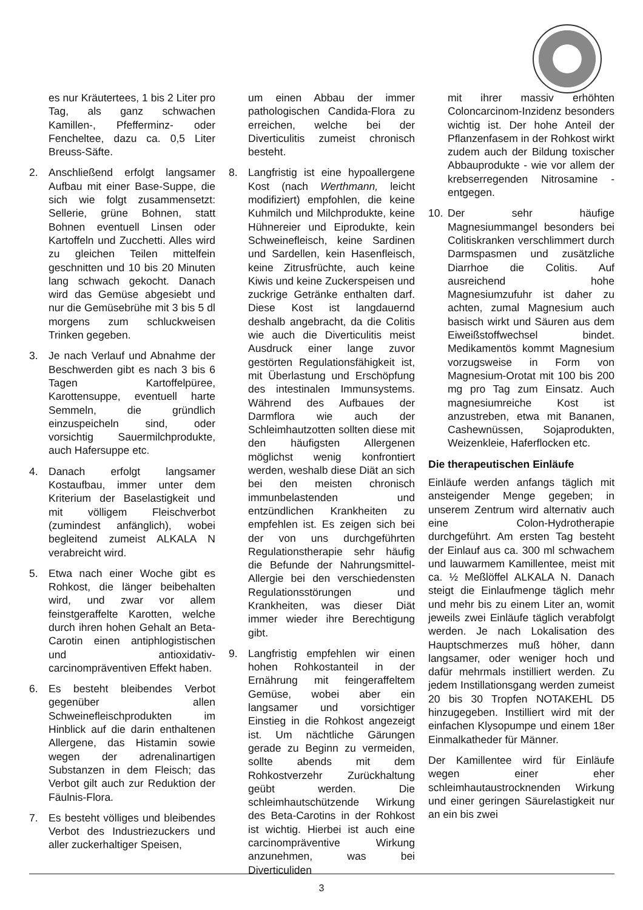es nur Kräutertees, 1 bis 2 Liter pro Tag, als ganz schwachen Kamillen-, Pfefferminz- oder Fencheltee, dazu ca. 0,5 Liter Breuss-Säfte.
2. Anschließend erfolgt langsamer Aufbau mit einer Base-Suppe, die sich wie folgt zusammensetzt: Sellerie, grüne Bohnen, statt Bohnen eventuell Linsen oder Kartoffeln und Zucchetti. Alles wird zu gleichen Teilen mittelfein geschnitten und 10 bis 20 Minuten lang schwach gekocht. Danach wird das Gemüse abgesiebt und nur die Gemüsebrühe mit 3 bis 5 dl morgens zum schluckweisen Trinken gegeben.
3. Je nach Verlauf und Abnahme der Beschwerden gibt es nach 3 bis 6 Tagen Kartoffelpüree, Karottensuppe, eventuell harte Semmeln, die gründlich einzuspeicheln sind, oder vorsichtig Sauermilchprodukte, auch Hafersuppe etc.
4. Danach erfolgt langsamer Kostaufbau, immer unter dem Kriterium der Baselastigkeit und mit völligem Fleischverbot (zumindest anfänglich), wobei begleitend zumeist ALKALA N verabreicht wird.
5. Etwa nach einer Woche gibt es Rohkost, die länger beibehalten wird, und zwar vor allem feinstgeraffelte Karotten, welche durch ihren hohen Gehalt an Beta-Carotin einen antiphlogistischen und antioxidativ-carcinompräventiven Effekt haben.
6. Es besteht bleibendes Verbot gegenüber allen Schweinefleischprodukten im Hinblick auf die darin enthaltenen Allergene, das Histamin sowie wegen der adrenalinartigen Substanzen in dem Fleisch; das Verbot gilt auch zur Reduktion der Fäulnis-Flora.
7. Es besteht völliges und bleibendes Verbot des Industriezuckers und aller zuckerhaltiger Speisen,
um einen Abbau der immer pathologischen Candida-Flora zu erreichen, welche bei der Diverticulitis zumeist chronisch besteht.
8. Langfristig ist eine hypoallergene Kost (nach Werthmann, leicht modifiziert) empfohlen, die keine Kuhmilch und Milchprodukte, keine Hühnereier und Eiprodukte, kein Schweinefleisch, keine Sardinen und Sardellen, kein Hasenfleisch, keine Zitrusfrüchte, auch keine Kiwis und keine Zuckerspeisen und zuckrige Getränke enthalten darf. Diese Kost ist langdauernd deshalb angebracht, da die Colitis wie auch die Diverticulitis meist Ausdruck einer lange zuvor gestörten Regulationsfähigkeit ist, mit Überlastung und Erschöpfung des intestinalen Immunsystems. Während des Aufbaues der Darmflora wie auch der Schleimhautzotten sollten diese mit den häufigsten Allergenen möglichst wenig konfrontiert werden, weshalb diese Diät an sich bei den meisten chronisch immunbelastenden und entzündlichen Krankheiten zu empfehlen ist. Es zeigen sich bei der von uns durchgeführten Regulationstherapie sehr häufig die Befunde der Nahrungsmittel-Allergie bei den verschiedensten Regulationsstörungen und Krankheiten, was dieser Diät immer wieder ihre Berechtigung gibt.
9. Langfristig empfehlen wir einen hohen Rohkostanteil in der Ernährung mit feingeraffeltem Gemüse, wobei aber ein langsamer und vorsichtiger Einstieg in die Rohkost angezeigt ist. Um nächtliche Gärungen gerade zu Beginn zu vermeiden, sollte abends mit dem Rohkostverzehr Zurückhaltung geübt werden. Die schleimhautschützende Wirkung des Beta-Carotins in der Rohkost ist wichtig. Hierbei ist auch eine carcinompräventive Wirkung anzunehmen, was bei Diverticuliden
mit ihrer massiv erhöhten Coloncarcinom-Inzidenz besonders wichtig ist. Der hohe Anteil der Pflanzenfasem in der Rohkost wirkt zudem auch der Bildung toxischer Abbauprodukte - wie vor allem der krebserregenden Nitrosamine - entgegen.
10. Der sehr häufige Magnesiummangel besonders bei Colitiskranken verschlimmert durch Darmspasmen und zusätzliche Diarrhoe die Colitis. Auf ausreichend hohe Magnesiumzufuhr ist daher zu achten, zumal Magnesium auch basisch wirkt und Säuren aus dem Eiweißstoffwechsel bindet. Medikamentös kommt Magnesium vorzugsweise in Form von Magnesium-Orotat mit 100 bis 200 mg pro Tag zum Einsatz. Auch magnesiumreiche Kost ist anzustreben, etwa mit Bananen, Cashewnüssen, Sojaprodukten, Weizenkleie, Haferflocken etc.
Die therapeutischen Einläufe
Einläufe werden anfangs täglich mit ansteigender Menge gegeben; in unserem Zentrum wird alternativ auch eine Colon-Hydrotherapie durchgeführt. Am ersten Tag besteht der Einlauf aus ca. 300 ml schwachem und lauwarmem Kamillentee, meist mit ca. ½ Meßlöffel ALKALA N. Danach steigt die Einlaufmenge täglich mehr und mehr bis zu einem Liter an, womit jeweils zwei Einläufe täglich verabfolgt werden. Je nach Lokalisation des Hauptschmerzes muß höher, dann langsamer, oder weniger hoch und dafür mehrmals instilliert werden. Zu jedem Instillationsgang werden zumeist 20 bis 30 Tropfen NOTAKEHL D5 hinzugegeben. Instilliert wird mit der einfachen Klysopumpe und einem 18er Einmalkatheder für Männer.
Der Kamillentee wird für Einläufe wegen einer eher schleimhautaustrocknenden Wirkung und einer geringen Säurelastigkeit nur an ein bis zwei
3